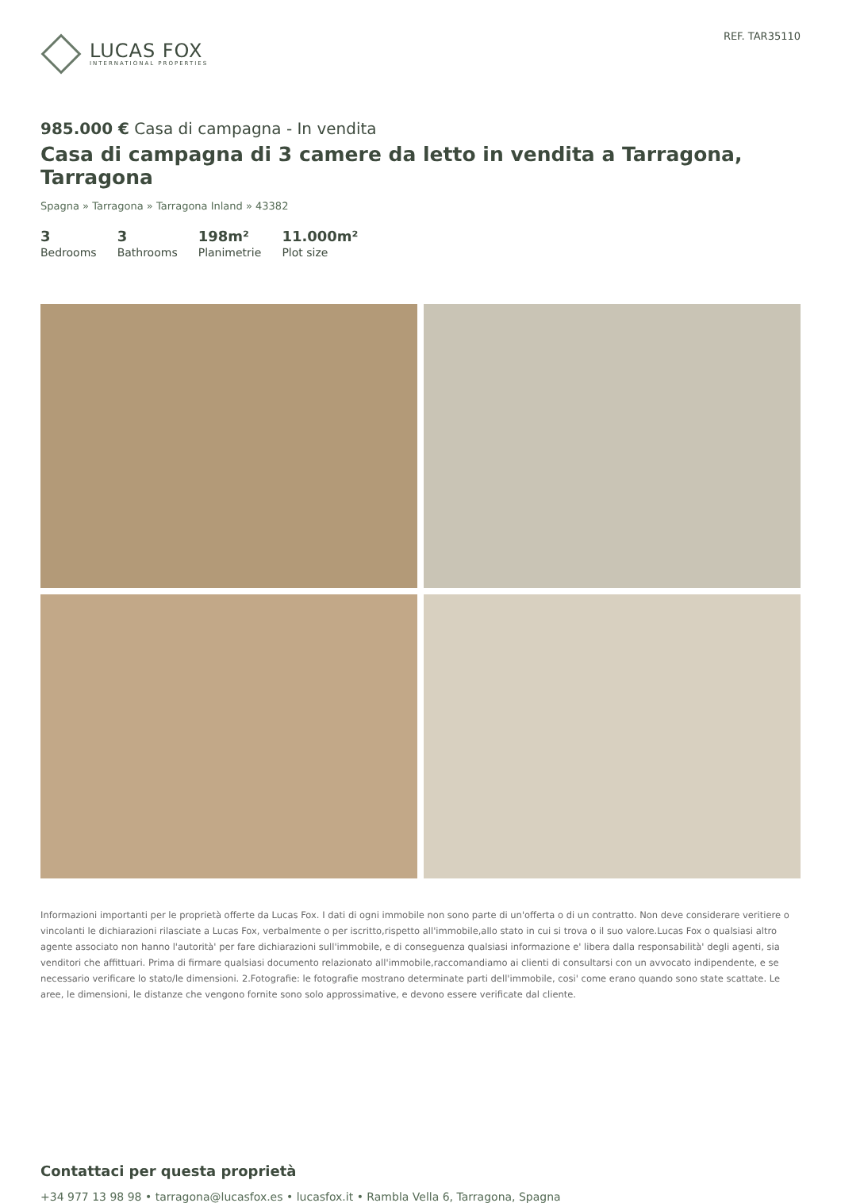LUCAS FOX
INTERNATIONAL PROPERTIES
REF. TAR35110
985.000 € Casa di campagna - In vendita
Casa di campagna di 3 camere da letto in vendita a Tarragona, Tarragona
Spagna » Tarragona » Tarragona Inland » 43382
3
Bedrooms
3
Bathrooms
198m²
Planimetrie
11.000m²
Plot size
Informazioni importanti per le proprietà offerte da Lucas Fox. I dati di ogni immobile non sono parte di un'offerta o di un contratto. Non deve considerare veritiere o vincolanti le dichiarazioni rilasciate a Lucas Fox, verbalmente o per iscritto,rispetto all'immobile,allo stato in cui si trova o il suo valore.Lucas Fox o qualsiasi altro agente associato non hanno l'autorità' per fare dichiarazioni sull'immobile, e di conseguenza qualsiasi informazione e' libera dalla responsabilità' degli agenti, sia venditori che affittuari. Prima di firmare qualsiasi documento relazionato all'immobile,raccomandiamo ai clienti di consultarsi con un avvocato indipendente, e se necessario verificare lo stato/le dimensioni. 2.Fotografie: le fotografie mostrano determinate parti dell'immobile, cosi' come erano quando sono state scattate. Le aree, le dimensioni, le distanze che vengono fornite sono solo approssimative, e devono essere verificate dal cliente.
Contattaci per questa proprietà
+34 977 13 98 98 • tarragona@lucasfox.es • lucasfox.it • Rambla Vella 6, Tarragona, Spagna